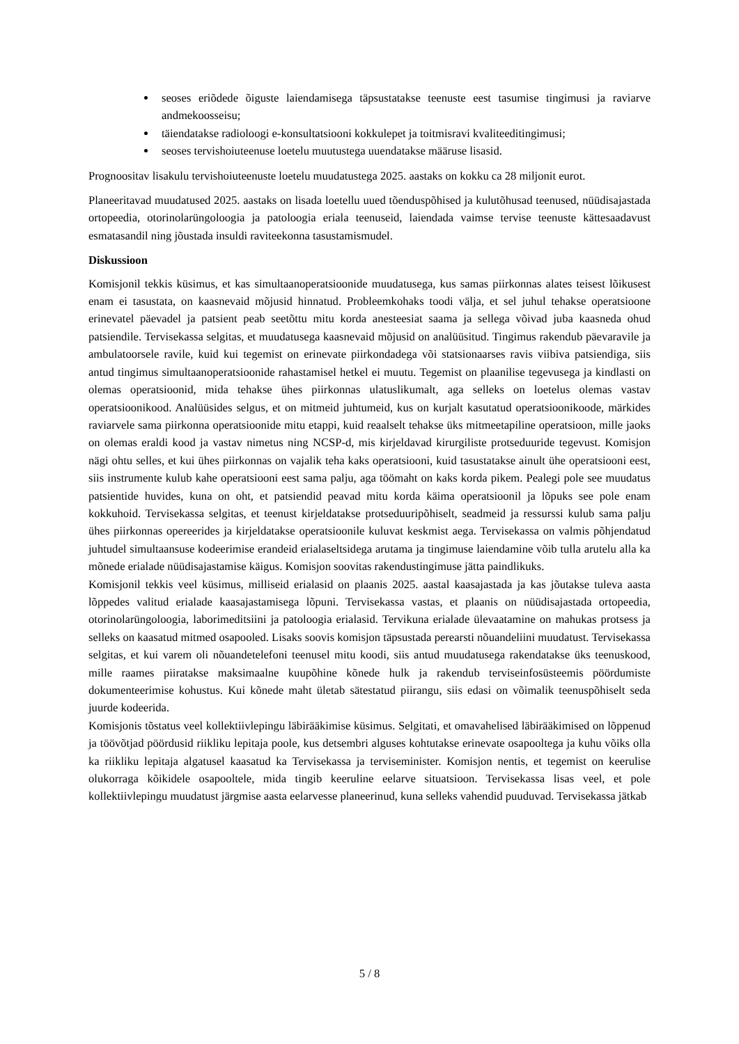seoses eriõdede õiguste laiendamisega täpsustatakse teenuste eest tasumise tingimusi ja raviarve andmekoosseisu;
täiendatakse radioloogi e-konsultatsiooni kokkulepet ja toitmisravi kvaliteeditingimusi;
seoses tervishoiuteenuse loetelu muutustega uuendatakse määruse lisasid.
Prognoositav lisakulu tervishoiuteenuste loetelu muudatustega 2025. aastaks on kokku ca 28 miljonit eurot.
Planeeritavad muudatused 2025. aastaks on lisada loetellu uued tõenduspõhised ja kulutõhusad teenused, nüüdisajastada ortopeedia, otorinolarüngoloogia ja patoloogia eriala teenuseid, laiendada vaimse tervise teenuste kättesaadavust esmatasandil ning jõustada insuldi raviteekonna tasustamismudel.
Diskussioon
Komisjonil tekkis küsimus, et kas simultaanoperatsioonide muudatusega, kus samas piirkonnas alates teisest lõikusest enam ei tasustata, on kaasnevaid mõjusid hinnatud. Probleemkohaks toodi välja, et sel juhul tehakse operatsioone erinevatel päevadel ja patsient peab seetõttu mitu korda anesteesiat saama ja sellega võivad juba kaasneda ohud patsiendile. Tervisekassa selgitas, et muudatusega kaasnevaid mõjusid on analüüsitud. Tingimus rakendub päevaravile ja ambulatoorsele ravile, kuid kui tegemist on erinevate piirkondadega või statsionaarses ravis viibiva patsiendiga, siis antud tingimus simultaanoperatsioonide rahastamisel hetkel ei muutu. Tegemist on plaanilise tegevusega ja kindlasti on olemas operatsioonid, mida tehakse ühes piirkonnas ulatuslikumalt, aga selleks on loetelus olemas vastav operatsioonikood. Analüüsides selgus, et on mitmeid juhtumeid, kus on kurjalt kasutatud operatsioonikoode, märkides raviarvele sama piirkonna operatsioonide mitu etappi, kuid reaalselt tehakse üks mitmeetapiline operatsioon, mille jaoks on olemas eraldi kood ja vastav nimetus ning NCSP-d, mis kirjeldavad kirurgiliste protseduuride tegevust. Komisjon nägi ohtu selles, et kui ühes piirkonnas on vajalik teha kaks operatsiooni, kuid tasustatakse ainult ühe operatsiooni eest, siis instrumente kulub kahe operatsiooni eest sama palju, aga töömaht on kaks korda pikem. Pealegi pole see muudatus patsientide huvides, kuna on oht, et patsiendid peavad mitu korda käima operatsioonil ja lõpuks see pole enam kokkuhoid. Tervisekassa selgitas, et teenust kirjeldatakse protseduuripõhiselt, seadmeid ja ressurssi kulub sama palju ühes piirkonnas opereerides ja kirjeldatakse operatsioonile kuluvat keskmist aega. Tervisekassa on valmis põhjendatud juhtudel simultaansuse kodeerimise erandeid erialaseltsidega arutama ja tingimuse laiendamine võib tulla arutelu alla ka mõnede erialade nüüdisajastamise käigus. Komisjon soovitas rakendustingimuse jätta paindlikuks.
Komisjonil tekkis veel küsimus, milliseid erialasid on plaanis 2025. aastal kaasajastada ja kas jõutakse tuleva aasta lõppedes valitud erialade kaasajastamisega lõpuni. Tervisekassa vastas, et plaanis on nüüdisajastada ortopeedia, otorinolarüngoloogia, laborimeditsiini ja patoloogia erialasid. Tervikuna erialade ülevaatamine on mahukas protsess ja selleks on kaasatud mitmed osapooled. Lisaks soovis komisjon täpsustada perearsti nõuandeliini muudatust. Tervisekassa selgitas, et kui varem oli nõuandetelefoni teenusel mitu koodi, siis antud muudatusega rakendatakse üks teenuskood, mille raames piiratakse maksimaalne kuupõhine kõnede hulk ja rakendub terviseinfosüsteemis pöördumiste dokumenteerimise kohustus. Kui kõnede maht ületab sätestatud piirangu, siis edasi on võimalik teenuspõhiselt seda juurde kodeerida.
Komisjonis tõstatus veel kollektiivlepingu läbirääkimise küsimus. Selgitati, et omavahelised läbirääkimised on lõppenud ja töövõtjad pöördusid riikliku lepitaja poole, kus detsembri alguses kohtutakse erinevate osapooltega ja kuhu võiks olla ka riikliku lepitaja algatusel kaasatud ka Tervisekassa ja terviseminister. Komisjon nentis, et tegemist on keerulise olukorraga kõikidele osapooltele, mida tingib keeruline eelarve situatsioon. Tervisekassa lisas veel, et pole kollektiivlepingu muudatust järgmise aasta eelarvesse planeerinud, kuna selleks vahendid puuduvad. Tervisekassa jätkab
5 / 8